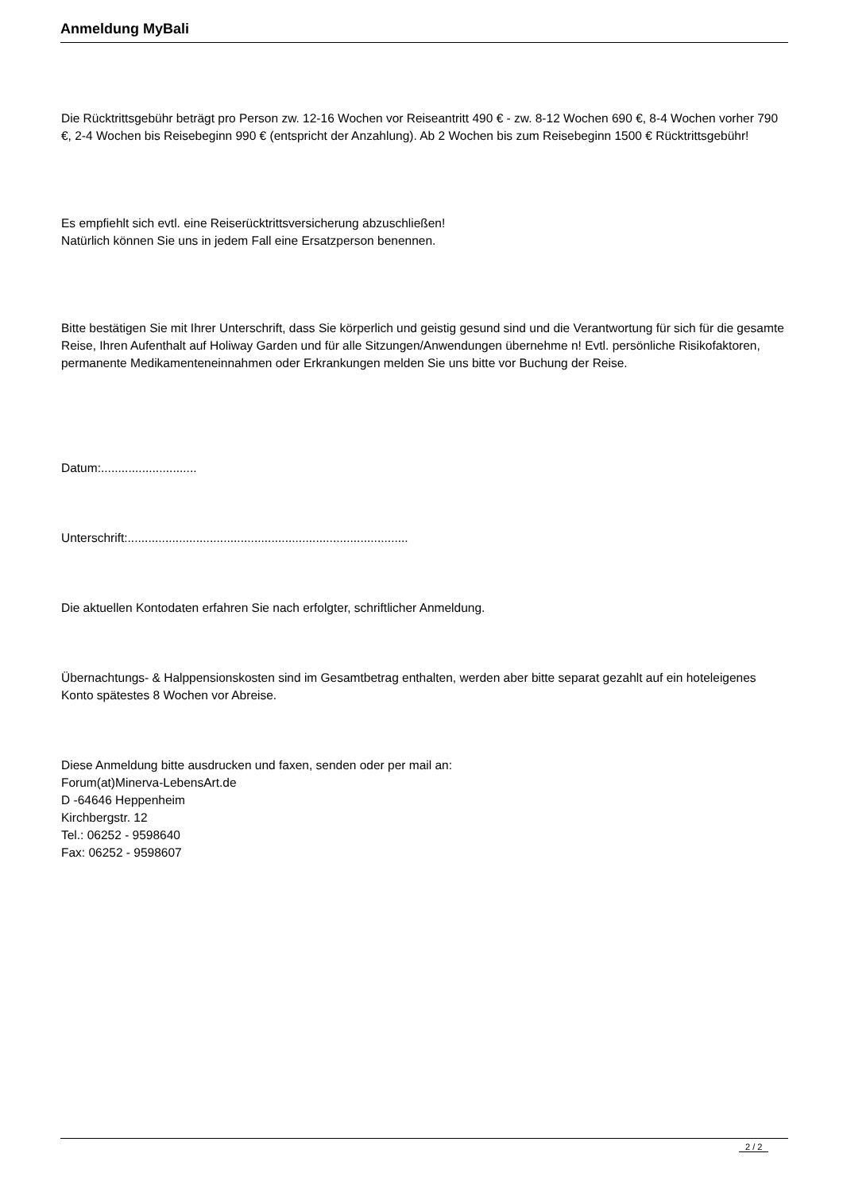Anmeldung MyBali
Die Rücktrittsgebühr beträgt pro Person zw. 12-16 Wochen vor Reiseantritt 490 € - zw. 8-12 Wochen 690 €, 8-4 Wochen vorher 790 €, 2-4 Wochen bis Reisebeginn 990 € (entspricht der Anzahlung). Ab 2 Wochen bis zum Reisebeginn 1500 € Rücktrittsgebühr!
Es empfiehlt sich evtl. eine Reiserücktrittsversicherung abzuschließen!
Natürlich können Sie uns in jedem Fall eine Ersatzperson benennen.
Bitte bestätigen Sie mit Ihrer Unterschrift, dass Sie körperlich und geistig gesund sind und die Verantwortung für sich für die gesamte Reise, Ihren Aufenthalt auf Holiway Garden und für alle Sitzungen/Anwendungen übernehme n! Evtl. persönliche Risikofaktoren, permanente Medikamenteneinnahmen oder Erkrankungen melden Sie uns bitte vor Buchung der Reise.
Datum:............................
Unterschrift:..................................................................................
Die aktuellen Kontodaten erfahren Sie nach erfolgter, schriftlicher Anmeldung.
Übernachtungs- & Halppensionskosten sind im Gesamtbetrag enthalten, werden aber bitte separat gezahlt auf ein hoteleigenes Konto spätestes 8 Wochen vor Abreise.
Diese Anmeldung bitte ausdrucken und faxen, senden oder per mail an:
Forum(at)Minerva-LebensArt.de
D -64646 Heppenheim
Kirchbergstr. 12
Tel.: 06252 - 9598640
Fax: 06252 - 9598607
2 / 2